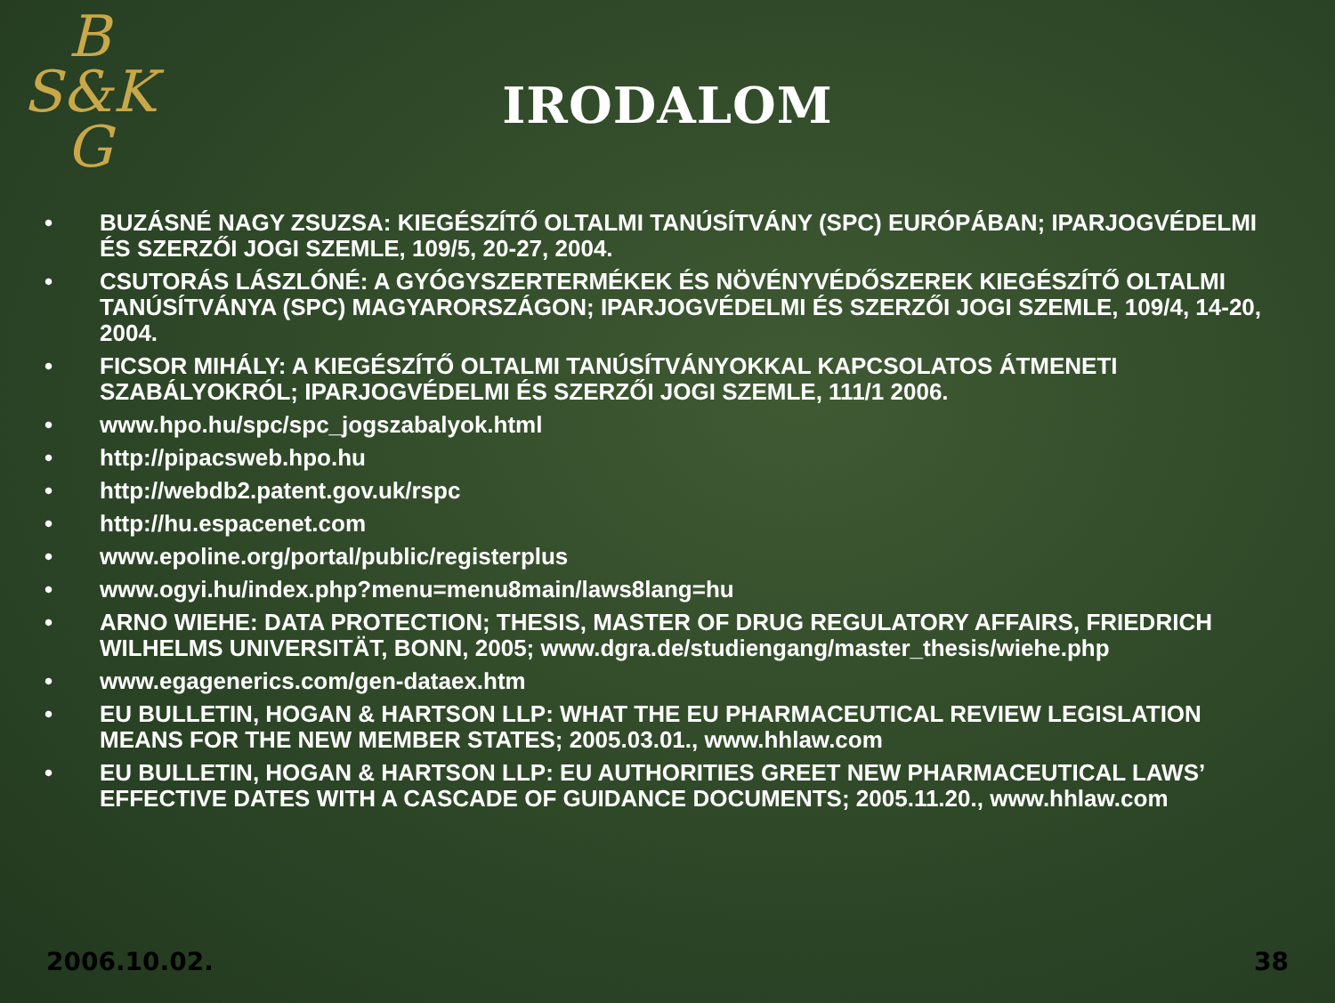B
S&K
G
IRODALOM
• BUZÁSNÉ NAGY ZSUZSA: KIEGÉSZÍTŐ OLTALMI TANÚSÍTVÁNY (SPC) EURÓPÁBAN; IPARJOGVÉDELMI ÉS SZERZŐI JOGI SZEMLE, 109/5, 20-27, 2004.
• CSUTORÁS LÁSZLÓNÉ: A GYÓGYSZERTERMÉKEK ÉS NÖVÉNYVÉDŐSZEREK KIEGÉSZÍTŐ OLTALMI TANÚSÍTVÁNYA (SPC) MAGYARORSZÁGON; IPARJOGVÉDELMI ÉS SZERZŐI JOGI SZEMLE, 109/4, 14-20, 2004.
• FICSOR MIHÁLY: A KIEGÉSZÍTŐ OLTALMI TANÚSÍTVÁNYOKKAL KAPCSOLATOS ÁTMENETI SZABÁLYOKRÓL; IPARJOGVÉDELMI ÉS SZERZŐI JOGI SZEMLE, 111/1 2006.
• www.hpo.hu/spc/spc_jogszabalyok.html
• http://pipacsweb.hpo.hu
• http://webdb2.patent.gov.uk/rspc
• http://hu.espacenet.com
• www.epoline.org/portal/public/registerplus
• www.ogyi.hu/index.php?menu=menu8main/laws8lang=hu
• ARNO WIEHE: DATA PROTECTION; THESIS, MASTER OF DRUG REGULATORY AFFAIRS, FRIEDRICH WILHELMS UNIVERSITÄT, BONN, 2005; www.dgra.de/studiengang/master_thesis/wiehe.php
• www.egagenerics.com/gen-dataex.htm
• EU BULLETIN, HOGAN & HARTSON LLP: WHAT THE EU PHARMACEUTICAL REVIEW LEGISLATION MEANS FOR THE NEW MEMBER STATES; 2005.03.01., www.hhlaw.com
• EU BULLETIN, HOGAN & HARTSON LLP: EU AUTHORITIES GREET NEW PHARMACEUTICAL LAWS’ EFFECTIVE DATES WITH A CASCADE OF GUIDANCE DOCUMENTS; 2005.11.20., www.hhlaw.com
2006.10.02. 38